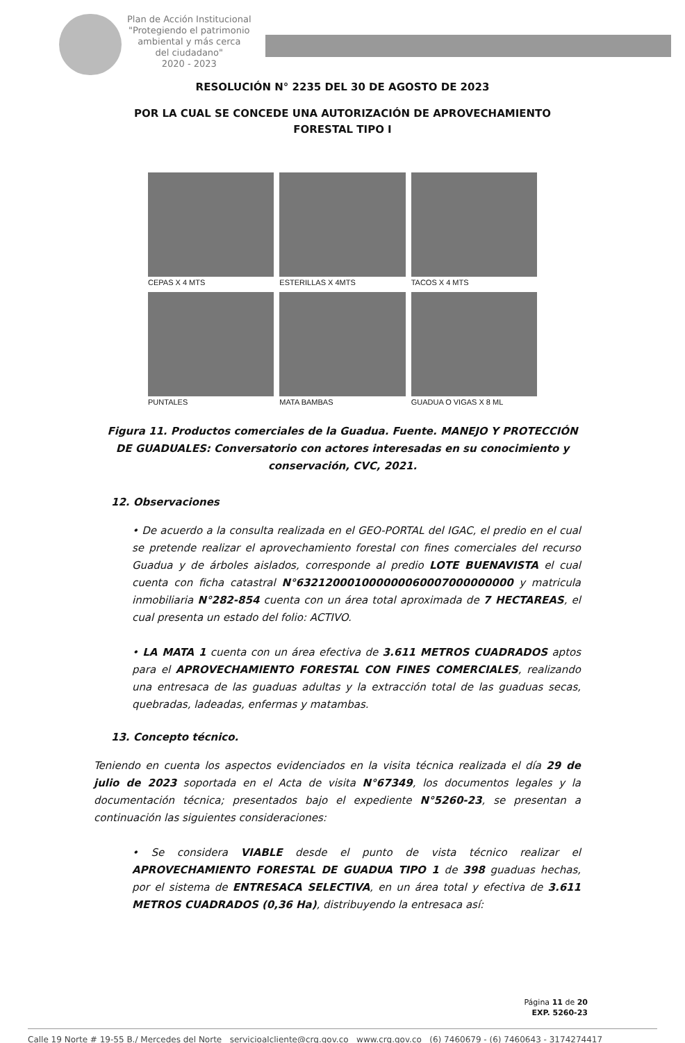Plan de Acción Institucional
"Protegiendo el patrimonio
ambiental y más cerca
del ciudadano"
2020 - 2023
RESOLUCIÓN N° 2235 DEL 30 DE AGOSTO DE 2023
POR LA CUAL SE CONCEDE UNA AUTORIZACIÓN DE APROVECHAMIENTO
FORESTAL TIPO I
CEPAS X 4 MTS
ESTERILLAS X 4MTS
TACOS X 4 MTS
PUNTALES
MATA BAMBAS
GUADUA O VIGAS X 8 ML
Figura 11. Productos comerciales de la Guadua. Fuente. MANEJO Y PROTECCIÓN DE GUADUALES: Conversatorio con actores interesadas en su conocimiento y conservación, CVC, 2021.
12. Observaciones
• De acuerdo a la consulta realizada en el GEO-PORTAL del IGAC, el predio en el cual se pretende realizar el aprovechamiento forestal con fines comerciales del recurso Guadua y de árboles aislados, corresponde al predio LOTE BUENAVISTA el cual cuenta con ficha catastral N°632120001000000060007000000000 y matricula inmobiliaria N°282-854 cuenta con un área total aproximada de 7 HECTAREAS, el cual presenta un estado del folio: ACTIVO.
• LA MATA 1 cuenta con un área efectiva de 3.611 METROS CUADRADOS aptos para el APROVECHAMIENTO FORESTAL CON FINES COMERCIALES, realizando una entresaca de las guaduas adultas y la extracción total de las guaduas secas, quebradas, ladeadas, enfermas y matambas.
13. Concepto técnico.
Teniendo en cuenta los aspectos evidenciados en la visita técnica realizada el día 29 de julio de 2023 soportada en el Acta de visita N°67349, los documentos legales y la documentación técnica; presentados bajo el expediente N°5260-23, se presentan a continuación las siguientes consideraciones:
• Se considera VIABLE desde el punto de vista técnico realizar el APROVECHAMIENTO FORESTAL DE GUADUA TIPO 1 de 398 guaduas hechas, por el sistema de ENTRESACA SELECTIVA, en un área total y efectiva de 3.611 METROS CUADRADOS (0,36 Ha), distribuyendo la entresaca así:
Página 11 de 20
EXP. 5260-23
Calle 19 Norte # 19-55 B./ Mercedes del Norte servicioalcliente@crq.gov.co www.crq.gov.co (6) 7460679 - (6) 7460643 - 3174274417